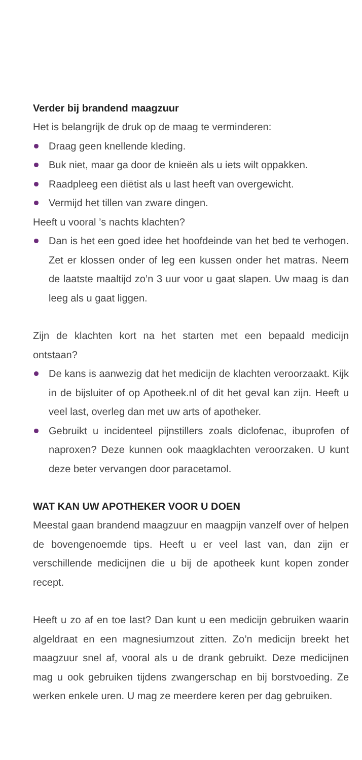Verder bij brandend maagzuur
Het is belangrijk de druk op de maag te verminderen:
Draag geen knellende kleding.
Buk niet, maar ga door de knieën als u iets wilt oppakken.
Raadpleeg een diëtist als u last heeft van overgewicht.
Vermijd het tillen van zware dingen.
Heeft u vooral ’s nachts klachten?
Dan is het een goed idee het hoofdeinde van het bed te verhogen. Zet er klossen onder of leg een kussen onder het matras. Neem de laatste maaltijd zo’n 3 uur voor u gaat slapen. Uw maag is dan leeg als u gaat liggen.
Zijn de klachten kort na het starten met een bepaald medicijn ontstaan?
De kans is aanwezig dat het medicijn de klachten veroorzaakt. Kijk in de bijsluiter of op Apotheek.nl of dit het geval kan zijn. Heeft u veel last, overleg dan met uw arts of apotheker.
Gebruikt u incidenteel pijnstillers zoals diclofenac, ibuprofen of naproxen? Deze kunnen ook maagklachten veroorzaken. U kunt deze beter vervangen door paracetamol.
WAT KAN UW APOTHEKER VOOR U DOEN
Meestal gaan brandend maagzuur en maagpijn vanzelf over of helpen de bovengenoemde tips. Heeft u er veel last van, dan zijn er verschillende medicijnen die u bij de apotheek kunt kopen zonder recept.
Heeft u zo af en toe last? Dan kunt u een medicijn gebruiken waarin algeldraat en een magnesiumzout zitten. Zo’n medicijn breekt het maagzuur snel af, vooral als u de drank gebruikt. Deze medicijnen mag u ook gebruiken tijdens zwangerschap en bij borstvoeding. Ze werken enkele uren. U mag ze meerdere keren per dag gebruiken.